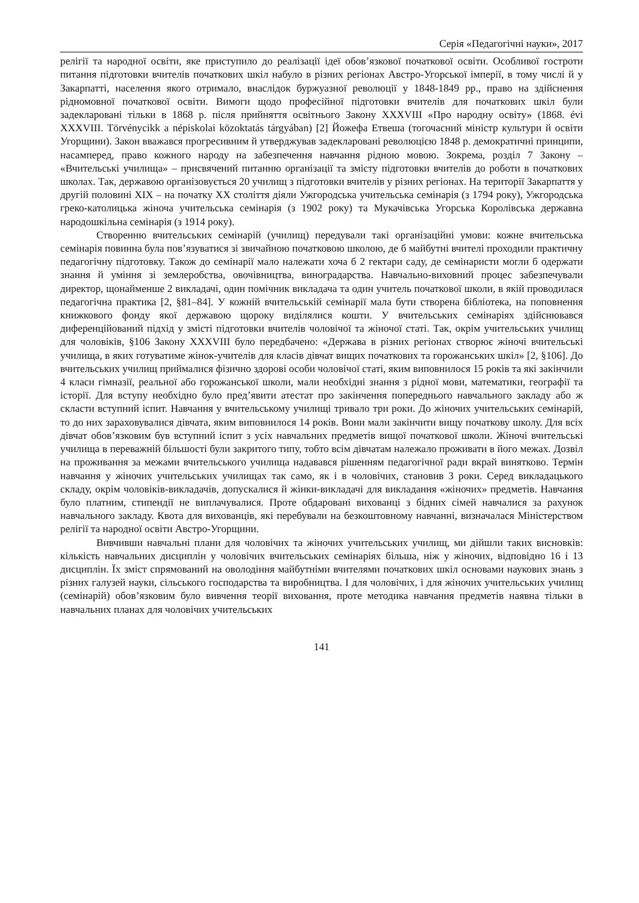Серія «Педагогічні науки», 2017
релігії та народної освіти, яке приступило до реалізації ідеї обов’язкової початкової освіти. Особливої гостроти питання підготовки вчителів початкових шкіл набуло в різних регіонах Австро-Угорської імперії, в тому числі й у Закарпатті, населення якого отримало, внаслідок буржуазної революції у 1848-1849 рр., право на здійснення рідномовної початкової освіти. Вимоги щодо професійної підготовки вчителів для початкових шкіл були задекларовані тільки в 1868 р. після прийняття освітнього Закону XXXVIII «Про народну освіту» (1868. évi XXXVIII. Törvénycikk a népiskolai közoktatás tárgyában) [2] Йожефа Етвеша (тогочасний міністр культури й освіти Угорщини). Закон вважався прогресивним й утверджував задекларовані революцією 1848 р. демократичні принципи, насамперед, право кожного народу на забезпечення навчання рідною мовою. Зокрема, розділ 7 Закону – «Вчительські училища» – присвячений питанню організації та змісту підготовки вчителів до роботи в початкових школах. Так, державою організовується 20 училищ з підготовки вчителів у різних регіонах. На території Закарпаття у другій половині XIX – на початку XX століття діяли Ужгородська учительська семінарія (з 1794 року), Ужгородська греко-католицька жіноча учительська семінарія (з 1902 року) та Мукачівська Угорська Королівська державна народошкільна семінарія (з 1914 року).
Створенню вчительських семінарій (училищ) передували такі організаційні умови: кожне вчительська семінарія повинна була пов’язуватися зі звичайною початковою школою, де б майбутні вчителі проходили практичну педагогічну підготовку. Також до семінарії мало належати хоча б 2 гектари саду, де семінаристи могли б одержати знання й уміння зі землеробства, овочівництва, виноградарства. Навчально-виховний процес забезпечували директор, щонайменше 2 викладачі, один помічник викладача та один учитель початкової школи, в якій проводилася педагогічна практика [2, §81–84]. У кожній вчительській семінарії мала бути створена бібліотека, на поповнення книжкового фонду якої державою щороку виділялися кошти. У вчительських семінаріях здійснювався диференційований підхід у змісті підготовки вчителів чоловічої та жіночої статі. Так, окрім учительських училищ для чоловіків, §106 Закону XXXVIII було передбачено: «Держава в різних регіонах створює жіночі вчительські училища, в яких готуватиме жінок-учителів для класів дівчат вищих початкових та горожанських шкіл» [2, §106]. До вчительських училищ приймалися фізично здорові особи чоловічої статі, яким виповнилося 15 років та які закінчили 4 класи гімназії, реальної або горожанської школи, мали необхідні знання з рідної мови, математики, географії та історії. Для вступу необхідно було пред’явити атестат про закінчення попереднього навчального закладу або ж скласти вступний іспит. Навчання у вчительському училищі тривало три роки. До жіночих учительських семінарій, то до них зараховувалися дівчата, яким виповнилося 14 років. Вони мали закінчити вищу початкову школу. Для всіх дівчат обов’язковим був вступний іспит з усіх навчальних предметів вищої початкової школи. Жіночі вчительські училища в переважній більшості були закритого типу, тобто всім дівчатам належало проживати в його межах. Дозвіл на проживання за межами вчительського училища надавався рішенням педагогічної ради вкрай винятково. Термін навчання у жіночих учительських училищах так само, як і в чоловічих, становив 3 роки. Серед викладацького складу, окрім чоловіків-викладачів, допускалися й жінки-викладачі для викладання «жіночих» предметів. Навчання було платним, стипендії не виплачувалися. Проте обдаровані вихованці з бідних сімей навчалися за рахунок навчального закладу. Квота для вихованців, які перебували на безкоштовному навчанні, визначалася Міністерством релігії та народної освіти Австро-Угорщини.
Вивчивши навчальні плани для чоловічих та жіночих учительських училищ, ми дійшли таких висновків: кількість навчальних дисциплін у чоловічих вчительських семінаріях більша, ніж у жіночих, відповідно 16 і 13 дисциплін. Їх зміст спрямований на оволодіння майбутніми вчителями початкових шкіл основами наукових знань з різних галузей науки, сільського господарства та виробництва. І для чоловічих, і для жіночих учительських училищ (семінарій) обов’язковим було вивчення теорії виховання, проте методика навчання предметів наявна тільки в навчальних планах для чоловічих учительських
141